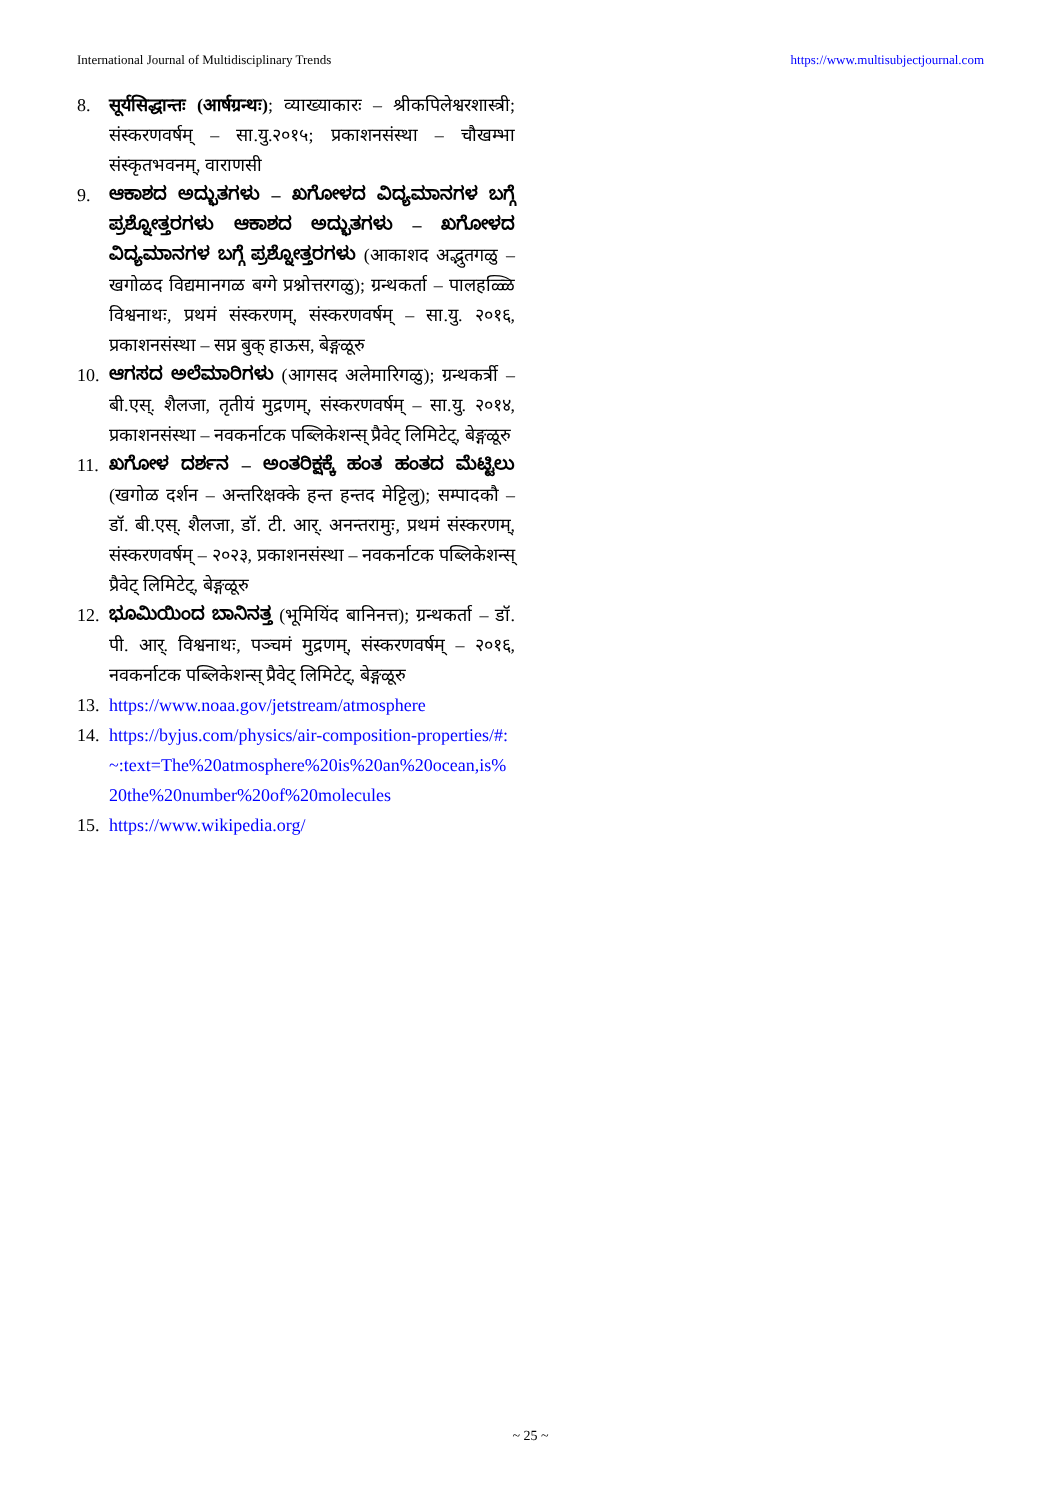International Journal of Multidisciplinary Trends https://www.multisubjectjournal.com
8. सूर्यसिद्धान्तः (आर्षग्रन्थः); व्याख्याकारः – श्रीकपिलेश्वरशास्त्री; संस्करणवर्षम् – सा.यु.२०१५; प्रकाशनसंस्था – चौखम्भा संस्कृतभवनम्, वाराणसी
9. ಆಕಾಶದ ಅದ್ಭುತಗಳು – ಖಗೋಳದ ವಿದ್ಯಮಾನಗಳ ಬಗ್ಗೆ ಪ್ರಶ್ನೋತ್ತರಗಳು ಆಕಾಶದ ಅದ್ಭುತಗಳು – ಖಗೋಳದ ವಿದ್ಯಮಾನಗಳ ಬಗ್ಗೆ ಪ್ರಶ್ನೋತ್ತರಗಳು (आकाशद अद्भुतगळु – खगोळद विद्यमानगळ बग्गे प्रश्नोत्तरगळु); ग्रन्थकर्ता – पालहळ्ळि विश्वनाथः, प्रथमं संस्करणम्, संस्करणवर्षम् – सा.यु. २०१६, प्रकाशनसंस्था – सप्न बुक् हाऊस, बेङ्गळूरु
10. ಆಗಸದ ಅಲೆಮಾರಿಗಳು (आगसद अलेमारिगळु); ग्रन्थकर्त्री – बी.एस्. शैलजा, तृतीयं मुद्रणम्, संस्करणवर्षम् – सा.यु. २०१४, प्रकाशनसंस्था – नवकर्नाटक पब्लिकेशन्स् प्रैवेट् लिमिटेट्, बेङ्गळूरु
11. ಖಗೋಳ ದರ್ಶನ – ಅಂತರಿಕ್ಷಕ್ಕೆ ಹಂತ ಹಂತದ ಮೆಟ್ಟಿಲು (खगोळ दर्शन – अन्तरिक्षक्के हन्त हन्तद मेट्टिलु); सम्पादकौ – डॉ. बी.एस्. शैलजा, डॉ. टी. आर्. अनन्तरामुः, प्रथमं संस्करणम्, संस्करणवर्षम् – २०२३, प्रकाशनसंस्था – नवकर्नाटक पब्लिकेशन्स् प्रैवेट् लिमिटेट्, बेङ्गळूरु
12. ಭೂಮಿಯಿಂದ ಬಾನಿನತ್ತ (भूमियिंद बानिनत्त); ग्रन्थकर्ता – डॉ. पी. आर्. विश्वनाथः, पञ्चमं मुद्रणम्, संस्करणवर्षम् – २०१६, नवकर्नाटक पब्लिकेशन्स् प्रैवेट् लिमिटेट्, बेङ्गळूरु
13. https://www.noaa.gov/jetstream/atmosphere
14. https://byjus.com/physics/air-composition-properties/#:~:text=The%20atmosphere%20is%20an%20ocean,is%20the%20number%20of%20molecules
15. https://www.wikipedia.org/
~ 25 ~